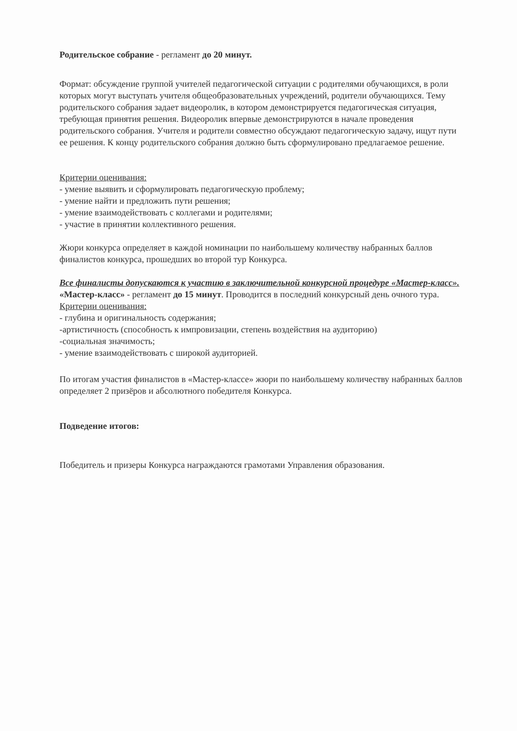Родительское собрание - регламент до 20 минут.
Формат: обсуждение группой учителей педагогической ситуации с родителями обучающихся, в роли которых могут выступать учителя общеобразовательных учреждений, родители обучающихся. Тему родительского собрания задает видеоролик, в котором демонстрируется педагогическая ситуация, требующая принятия решения. Видеоролик впервые демонстрируются в начале проведения родительского собрания. Учителя и родители совместно обсуждают педагогическую задачу, ищут пути ее решения. К концу родительского собрания должно быть сформулировано предлагаемое решение.
Критерии оценивания:
- умение выявить и сформулировать педагогическую проблему;
- умение найти и предложить пути решения;
- умение взаимодействовать с коллегами и родителями;
- участие в принятии коллективного решения.
Жюри конкурса определяет в каждой номинации по наибольшему количеству набранных баллов финалистов конкурса, прошедших во второй тур Конкурса.
Все финалисты допускаются к участию в заключительной конкурсной процедуре «Мастер-класс».
«Мастер-класс» - регламент до 15 минут. Проводится в последний конкурсный день очного тура.
Критерии оценивания:
- глубина и оригинальность содержания;
-артистичность (способность к импровизации, степень воздействия на аудиторию)
-социальная значимость;
- умение взаимодействовать с широкой аудиторией.
По итогам участия финалистов в «Мастер-классе» жюри по наибольшему количеству набранных баллов определяет 2 призёров и абсолютного победителя Конкурса.
Подведение итогов:
Победитель и призеры Конкурса награждаются грамотами Управления образования.